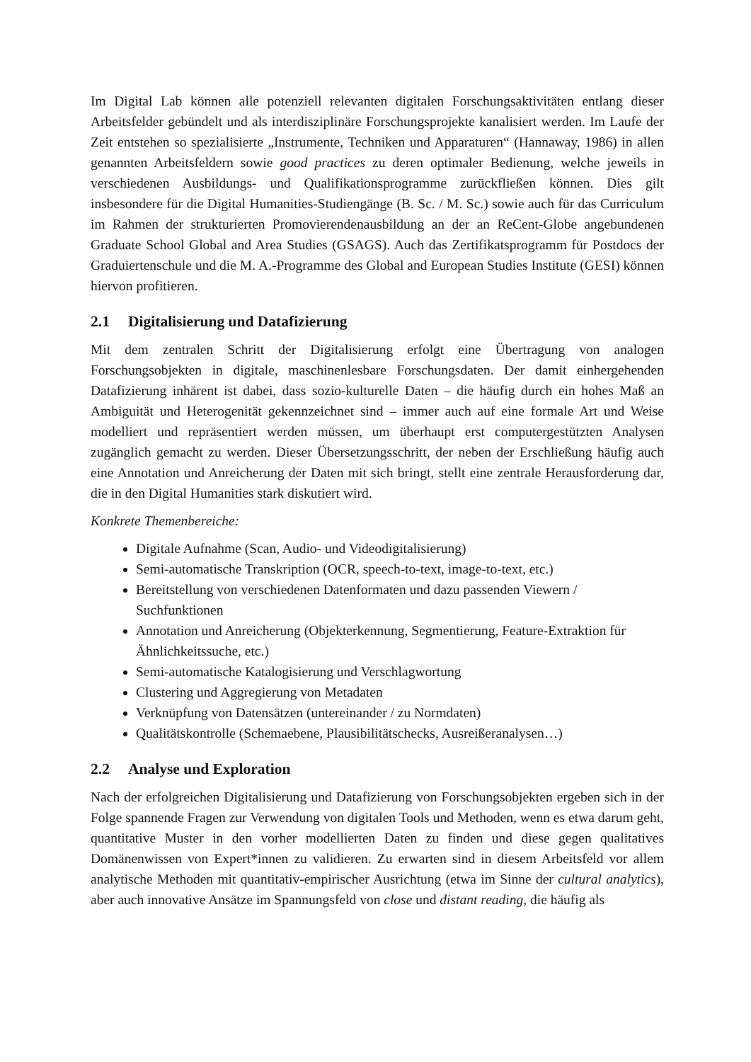Im Digital Lab können alle potenziell relevanten digitalen Forschungsaktivitäten entlang dieser Arbeitsfelder gebündelt und als interdisziplinäre Forschungsprojekte kanalisiert werden. Im Laufe der Zeit entstehen so spezialisierte „Instrumente, Techniken und Apparaturen“ (Hannaway, 1986) in allen genannten Arbeitsfeldern sowie good practices zu deren optimaler Bedienung, welche jeweils in verschiedenen Ausbildungs- und Qualifikationsprogramme zurückfließen können. Dies gilt insbesondere für die Digital Humanities-Studiengänge (B. Sc. / M. Sc.) sowie auch für das Curriculum im Rahmen der strukturierten Promovierendenausbildung an der an ReCent-Globe angebundenen Graduate School Global and Area Studies (GSAGS). Auch das Zertifikatsprogramm für Postdocs der Graduiertenschule und die M. A.-Programme des Global and European Studies Institute (GESI) können hiervon profitieren.
2.1 Digitalisierung und Datafizierung
Mit dem zentralen Schritt der Digitalisierung erfolgt eine Übertragung von analogen Forschungsobjekten in digitale, maschinenlesbare Forschungsdaten. Der damit einhergehenden Datafizierung inhärent ist dabei, dass sozio-kulturelle Daten – die häufig durch ein hohes Maß an Ambiguität und Heterogenität gekennzeichnet sind – immer auch auf eine formale Art und Weise modelliert und repräsentiert werden müssen, um überhaupt erst computergestützten Analysen zugänglich gemacht zu werden. Dieser Übersetzungsschritt, der neben der Erschließung häufig auch eine Annotation und Anreicherung der Daten mit sich bringt, stellt eine zentrale Herausforderung dar, die in den Digital Humanities stark diskutiert wird.
Konkrete Themenbereiche:
Digitale Aufnahme (Scan, Audio- und Videodigitalisierung)
Semi-automatische Transkription (OCR, speech-to-text, image-to-text, etc.)
Bereitstellung von verschiedenen Datenformaten und dazu passenden Viewern / Suchfunktionen
Annotation und Anreicherung (Objekterkennung, Segmentierung, Feature-Extraktion für Ähnlichkeitssuche, etc.)
Semi-automatische Katalogisierung und Verschlagwortung
Clustering und Aggregierung von Metadaten
Verknüpfung von Datensätzen (untereinander / zu Normdaten)
Qualitätskontrolle (Schemaebene, Plausibilitätschecks, Ausreißeranalysen…)
2.2 Analyse und Exploration
Nach der erfolgreichen Digitalisierung und Datafizierung von Forschungsobjekten ergeben sich in der Folge spannende Fragen zur Verwendung von digitalen Tools und Methoden, wenn es etwa darum geht, quantitative Muster in den vorher modellierten Daten zu finden und diese gegen qualitatives Domänenwissen von Expert*innen zu validieren. Zu erwarten sind in diesem Arbeitsfeld vor allem analytische Methoden mit quantitativ-empirischer Ausrichtung (etwa im Sinne der cultural analytics), aber auch innovative Ansätze im Spannungsfeld von close und distant reading, die häufig als